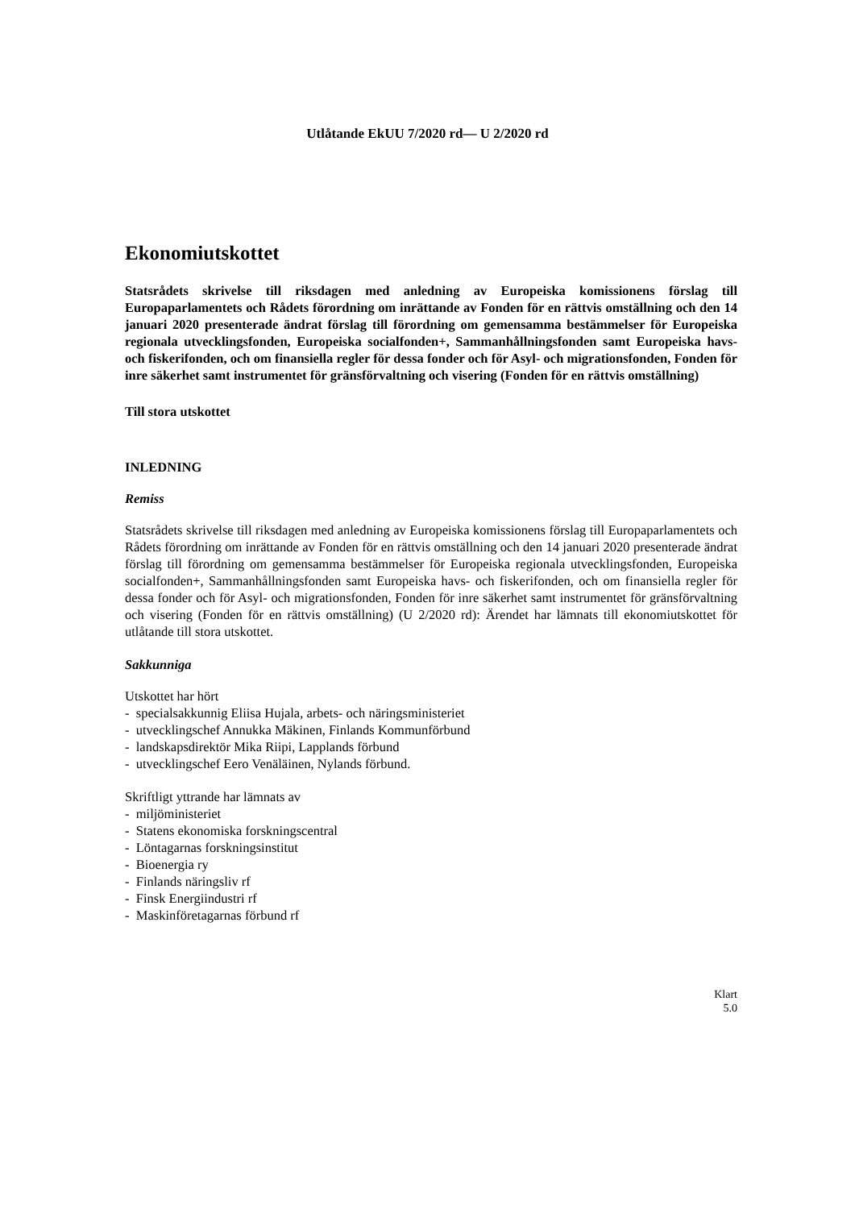Utlåtande EkUU 7/2020 rd— U 2/2020 rd
Ekonomiutskottet
Statsrådets skrivelse till riksdagen med anledning av Europeiska komissionens förslag till Europaparlamentets och Rådets förordning om inrättande av Fonden för en rättvis omställning och den 14 januari 2020 presenterade ändrat förslag till förordning om gemensamma bestämmelser för Europeiska regionala utvecklingsfonden, Europeiska socialfonden+, Sammanhållningsfonden samt Europeiska havs- och fiskerifonden, och om finansiella regler för dessa fonder och för Asyl- och migrationsfonden, Fonden för inre säkerhet samt instrumentet för gränsförvaltning och visering (Fonden för en rättvis omställning)
Till stora utskottet
INLEDNING
Remiss
Statsrådets skrivelse till riksdagen med anledning av Europeiska komissionens förslag till Europaparlamentets och Rådets förordning om inrättande av Fonden för en rättvis omställning och den 14 januari 2020 presenterade ändrat förslag till förordning om gemensamma bestämmelser för Europeiska regionala utvecklingsfonden, Europeiska socialfonden+, Sammanhållningsfonden samt Europeiska havs- och fiskerifonden, och om finansiella regler för dessa fonder och för Asyl- och migrationsfonden, Fonden för inre säkerhet samt instrumentet för gränsförvaltning och visering (Fonden för en rättvis omställning) (U 2/2020 rd): Ärendet har lämnats till ekonomiutskottet för utlåtande till stora utskottet.
Sakkunniga
Utskottet har hört
- specialsakkunnig Eliisa Hujala, arbets- och näringsministeriet
- utvecklingschef Annukka Mäkinen, Finlands Kommunförbund
- landskapsdirektör Mika Riipi, Lapplands förbund
- utvecklingschef Eero Venäläinen, Nylands förbund.
Skriftligt yttrande har lämnats av
- miljöministeriet
- Statens ekonomiska forskningscentral
- Löntagarnas forskningsinstitut
- Bioenergia ry
- Finlands näringsliv rf
- Finsk Energiindustri rf
- Maskinföretagarnas förbund rf
Klart
5.0